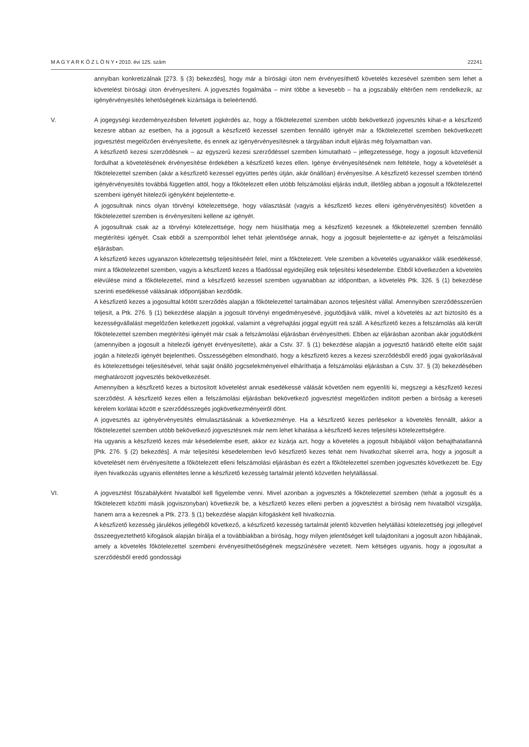M A G Y A R K Ö Z L Ö N Y • 2010. évi 125. szám 22241
annyiban konkretizálnak [273. § (3) bekezdés], hogy már a bírósági úton nem érvényesíthető követelés kezesével szemben sem lehet a követelést bírósági úton érvényesíteni. A jogvesztés fogalmába – mint többe a kevesebb – ha a jogszabály eltérően nem rendelkezik, az igényérvényesítés lehetőségének kizártsága is beleértendő.
V. A jogegységi kezdeményezésben felvetett jogkérdés az, hogy a főkötelezettel szemben utóbb bekövetkező jogvesztés kihat-e a készfizető kezesre abban az esetben, ha a jogosult a készfizető kezessel szemben fennálló igényét már a főkötelezettel szemben bekövetkezett jogvesztést megelőzően érvényesítette, és ennek az igényérvényesí­tésnek a tárgyában indult eljárás még folyamatban van.
A készfizető kezesi szerződésnek – az egyszerű kezesi szerződéssel szemben kimutatható – jellegzetessége, hogy a jogosult közvetlenül fordulhat a követelésének érvényesítése érdekében a készfizető kezes ellen. Igénye érvényesítésének nem feltétele, hogy a követelését a főkötelezettel szemben (akár a készfizető kezessel együttes perlés útján, akár önállóan) érvényesítse. A készfizető kezessel szemben történő igényérvényesítés továbbá független attól, hogy a főkötelezett ellen utóbb felszámolási eljárás indult, illetőleg abban a jogosult a főkötelezettel szembeni igényét hitelezői igényként bejelentette-e.
A jogosultnak nincs olyan törvényi kötelezettsége, hogy választását (vagyis a készfizető kezes elleni igényérvénye­sítést) követően a főkötelezettel szemben is érvényesíteni kellene az igényét.
A jogosultnak csak az a törvényi kötelezettsége, hogy nem hiúsíthatja meg a készfizető kezesnek a főkötelezettel szemben fennálló megtérítési igényét. Csak ebből a szempontból lehet tehát jelentősége annak, hogy a jogosult bejelentette-e az igényét a felszámolási eljárásban.
A készfizető kezes ugyanazon kötelezettség teljesítéséért felel, mint a főkötelezett. Vele szemben a követelés ugyanakkor válik esedékessé, mint a főkötelezettel szemben, vagyis a készfizető kezes a főadóssal egyidejűleg esik teljesítési késedelembe. Ebből következően a követelés elévülése mind a főkötelezettel, mind a készfizető kezessel szemben ugyanabban az időpontban, a követelés Ptk. 326. § (1) bekezdése szerinti esedékessé válásának időpontjában kezdődik.
A készfizető kezes a jogosulttal kötött szerződés alapján a főkötelezettel tartalmában azonos teljesítést vállal. Amennyiben szerződésszerűen teljesít, a Ptk. 276. § (1) bekezdése alapján a jogosult törvényi engedményesévé, jogutódjává válik, mivel a követelés az azt biztosító és a kezességvállalást megelőzően keletkezett jogokkal, valamint a végrehajtási joggal együtt reá száll. A készfizető kezes a felszámolás alá került főkötelezettel szemben megtérítési igényét már csak a felszámolási eljárásban érvényesítheti. Ebben az eljárásban azonban akár jogutódként (amennyiben a jogosult a hitelezői igényét érvényesítette), akár a Cstv. 37. § (1) bekezdése alapján a jogvesztő határidő eltelte előtt saját jogán a hitelezői igényét bejelentheti. Összességében elmondható, hogy a készfizető kezes a kezesi szerződésből eredő jogai gyakorlásával és kötelezettségei teljesítésével, tehát saját önálló jogcselekményeivel elháríthatja a felszámolási eljárásban a Cstv. 37. § (3) bekezdésében meghatározott jogvesztés bekövetkezését.
Amennyiben a készfizető kezes a biztosított követelést annak esedékessé válását követően nem egyenlíti ki, megszegi a készfizető kezesi szerződést. A készfizető kezes ellen a felszámolási eljárásban bekövetkező jogvesztést megelőzően indított perben a bíróság a kereseti kérelem korlátai között e szerződésszegés jogkövetkezményeiről dönt.
A jogvesztés az igényérvényesítés elmulasztásának a következménye. Ha a készfizető kezes perlésekor a követelés fennállt, akkor a főkötelezettel szemben utóbb bekövetkező jogvesztésnek már nem lehet kihatása a készfizető kezes teljesítési kötelezettségére.
Ha ugyanis a készfizető kezes már késedelembe esett, akkor ez kizárja azt, hogy a követelés a jogosult hibájából váljon behajthatatlanná [Ptk. 276. § (2) bekezdés]. A már teljesítési késedelemben levő készfizető kezes tehát nem hivatkozhat sikerrel arra, hogy a jogosult a követelését nem érvényesítette a főkötelezett elleni felszámolási eljárásban és ezért a főkötelezettel szemben jogvesztés következett be. Egy ilyen hivatkozás ugyanis ellentétes lenne a készfizető kezesség tartalmát jelentő közvetlen helytállással.
VI. A jogvesztést főszabályként hivatalból kell figyelembe venni. Mivel azonban a jogvesztés a főkötelezettel szemben (tehát a jogosult és a főkötelezett közötti másik jogviszonyban) következik be, a készfizető kezes elleni perben a jogvesztést a bíróság nem hivatalból vizsgálja, hanem arra a kezesnek a Ptk. 273. § (1) bekezdése alapján kifogásként kell hivatkoznia.
A készfizető kezesség járulékos jellegéből következő, a készfizető kezesség tartalmát jelentő közvetlen helytállási kötelezettség jogi jellegével összeegyeztethető kifogások alapján bírálja el a továbbiakban a bíróság, hogy milyen jelentőséget kell tulajdonítani a jogosult azon hibájának, amely a követelés főkötelezettel szembeni érvényesít­hetőségének megszűnésére vezetett. Nem kétséges ugyanis, hogy a jogosultat a szerződésből eredő gondossági